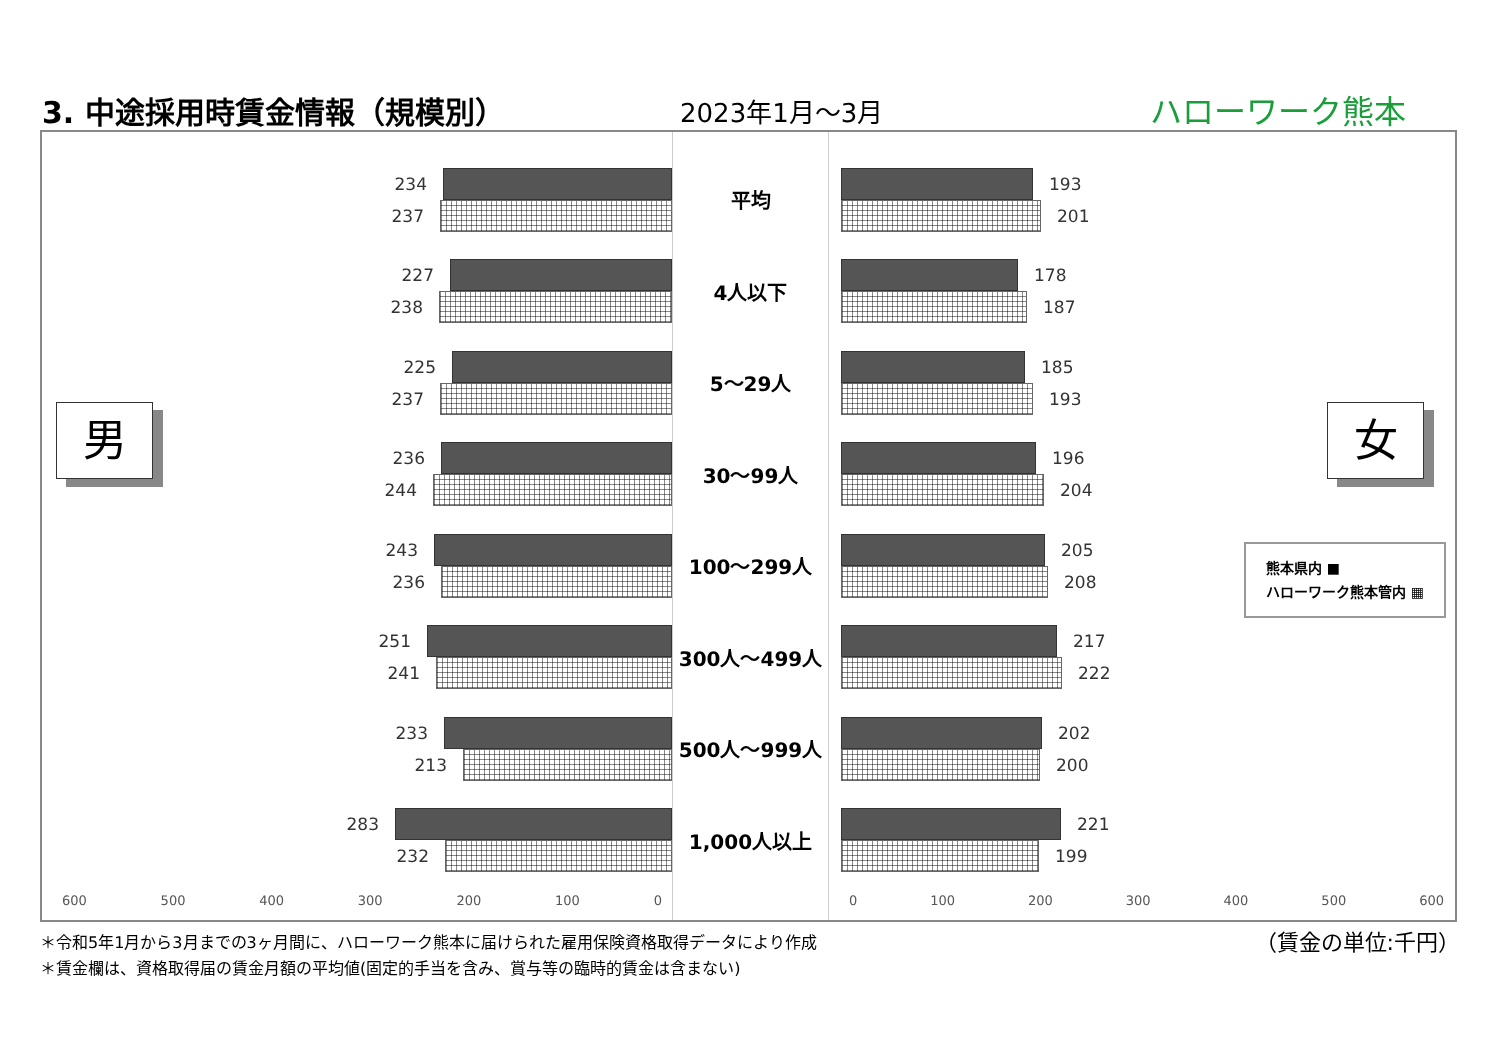3. 中途採用時賃金情報（規模別） 2023年1月～3月 ハローワーク熊本
男
234
237
227
238
225
237
236
244
243
236
251
241
233
213
283
232
600 500 400 300 200 100 0
平均
4人以下
5～29人
30～99人
100～299人
300人～499人
500人～999人
1,000人以上
193
201
178
187
185
193
196
204
205
208
217
222
202
200
221
199
女
熊本県内 ■
ハローワーク熊本管内 ▦
0 100 200 300 400 500 600
＊令和5年1月から3月までの3ヶ月間に、ハローワーク熊本に届けられた雇用保険資格取得データにより作成
＊賃金欄は、資格取得届の賃金月額の平均値(固定的手当を含み、賞与等の臨時的賃金は含まない)
（賃金の単位:千円）